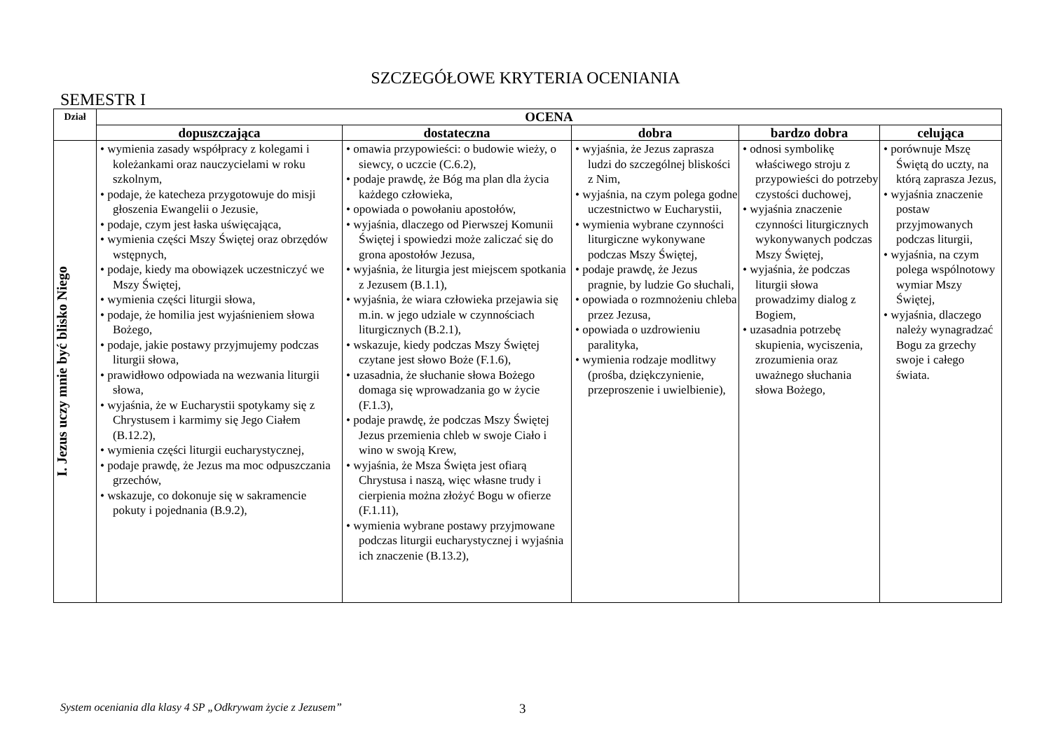SZCZEGÓŁOWE KRYTERIA OCENIANIA
SEMESTR I
| Dział | OCENA | | | | |
| --- | --- | --- | --- | --- | --- |
| | dopuszczająca | dostateczna | dobra | bardzo dobra | celująca |
| I. Jezus uczy mnie być blisko Niego | • wymienia zasady współpracy z kolegami i koleżankami oraz nauczycielami w roku szkolnym, • podaje, że katecheza przygotowuje do misji głoszenia Ewangelii o Jezusie, • podaje, czym jest łaska uświęcająca, • wymienia części Mszy Świętej oraz obrzędów wstępnych, • podaje, kiedy ma obowiązek uczestniczyć we Mszy Świętej, • wymienia części liturgii słowa, • podaje, że homilia jest wyjaśnieniem słowa Bożego, • podaje, jakie postawy przyjmujemy podczas liturgii słowa, • prawidłowo odpowiada na wezwania liturgii słowa, • wyjaśnia, że w Eucharystii spotykamy się z Chrystusem i karmimy się Jego Ciałem (B.12.2), • wymienia części liturgii eucharystycznej, • podaje prawdę, że Jezus ma moc odpuszczania grzechów, • wskazuje, co dokonuje się w sakramencie pokuty i pojednania (B.9.2), | • omawia przypowieści: o budowie wieży, o siewcy, o uczcie (C.6.2), • podaje prawdę, że Bóg ma plan dla życia każdego człowieka, • opowiada o powołaniu apostołów, • wyjaśnia, dlaczego od Pierwszej Komunii Świętej i spowiedzi może zaliczać się do grona apostołów Jezusa, • wyjaśnia, że liturgia jest miejscem spotkania z Jezusem (B.1.1), • wyjaśnia, że wiara człowieka przejawia się m.in. w jego udziale w czynnościach liturgicznych (B.2.1), • wskazuje, kiedy podczas Mszy Świętej czytane jest słowo Boże (F.1.6), • uzasadnia, że słuchanie słowa Bożego domaga się wprowadzania go w życie (F.1.3), • podaje prawdę, że podczas Mszy Świętej Jezus przemienia chleb w swoje Ciało i wino w swoją Krew, • wyjaśnia, że Msza Święta jest ofiarą Chrystusa i naszą, więc własne trudy i cierpienia można złożyć Bogu w ofierze (F.1.11), • wymienia wybrane postawy przyjmowane podczas liturgii eucharystycznej i wyjaśnia ich znaczenie (B.13.2), | • wyjaśnia, że Jezus zaprasza ludzi do szczególnej bliskości z Nim, • wyjaśnia, na czym polega godne uczestnictwo w Eucharystii, • wymienia wybrane czynności liturgiczne wykonywane podczas Mszy Świętej, • podaje prawdę, że Jezus pragnie, by ludzie Go słuchali, • opowiada o rozmnożeniu chleba przez Jezusa, • opowiada o uzdrowieniu paralityka, • wymienia rodzaje modlitwy (prośba, dziękczynienie, przeproszenie i uwielbienie), | • odnosi symbolikę właściwego stroju z przypowieści do potrzeby czystości duchowej, • wyjaśnia znaczenie czynności liturgicznych wykonywanych podczas Mszy Świętej, • wyjaśnia, że podczas liturgii słowa prowadzimy dialog z Bogiem, • uzasadnia potrzebę skupienia, wyciszenia, zrozumienia oraz uważnego słuchania słowa Bożego, | • porównuje Mszę Świętą do uczty, na którą zaprasza Jezus, • wyjaśnia znaczenie postaw przyjmowanych podczas liturgii, • wyjaśnia, na czym polega wspólnotowy wymiar Mszy Świętej, • wyjaśnia, dlaczego należy wynagradzać Bogu za grzechy swoje i całego świata. |
System oceniania dla klasy 4 SP „Odkrywam życie z Jezusem” 3